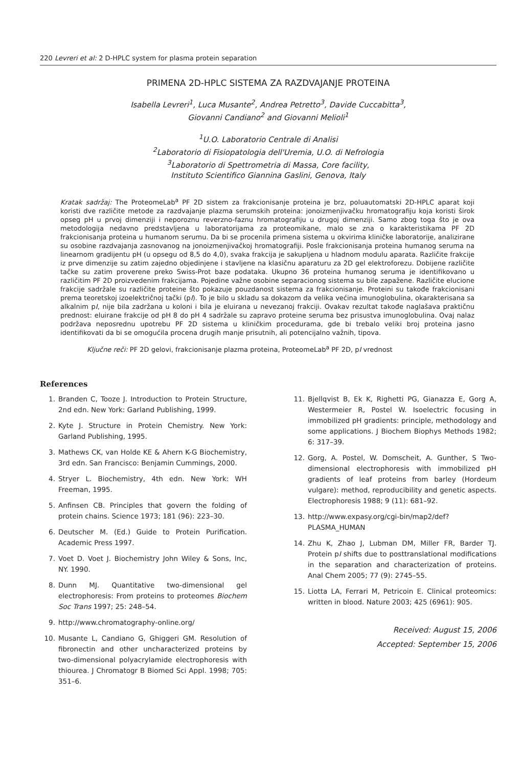220 Levreri et al: 2 D-HPLC system for plasma protein separation
PRIMENA 2D-HPLC SISTEMA ZA RAZDVAJANJE PROTEINA
Isabella Levreri<sup>1</sup>, Luca Musante<sup>2</sup>, Andrea Petretto<sup>3</sup>, Davide Cuccabitta<sup>3</sup>,
Giovanni Candiano<sup>2</sup> and Giovanni Melioli<sup>1</sup>
<sup>1</sup> U.O. Laboratorio Centrale di Analisi
<sup>2</sup> Laboratorio di Fisiopatologia dell'Uremia, U.O. di Nefrologia
<sup>3</sup> Laboratorio di Spettrometria di Massa, Core facility,
Instituto Scientifico Giannina Gaslini, Genova, Italy
Kratak sadržaj: The ProteomeLab<sup>a</sup> PF 2D sistem za frakcionisanje proteina je brz, poluautomatski 2D-HPLC aparat koji koristi dve različite metode za razdvajanje plazma serumskih proteina: jonoizmenjivačku hromatografiju koja koristi širok opseg pH u prvoj dimenziji i neporoznu reverzno-faznu hromatografiju u drugoj dimenziji. Samo zbog toga što je ova metodologija nedavno predstavljena u laboratorijama za proteomikane, malo se zna o karakteristikama PF 2D frakcionisanja proteina u humanom serumu. Da bi se procenila primena sistema u okvirima kliničke laboratorije, analizirane su osobine razdvajanja zasnovanog na jonoizmenjivačkoj hromatografiji. Posle frakcionisanja proteina humanog seruma na linearnom gradijentu pH (u opsegu od 8,5 do 4,0), svaka frakcija je sakupljena u hladnom modulu aparata. Različite frakcije iz prve dimenzije su zatim zajedno objedinjene i stavljene na klasičnu aparaturu za 2D gel elektroforezu. Dobijene različite tačke su zatim proverene preko Swiss-Prot baze podataka. Ukupno 36 proteina humanog seruma je identifikovano u različitim PF 2D proizvedenim frakcijama. Pojedine važne osobine separacionog sistema su bile zapažene. Različite elucione frakcije sadržale su različite proteine što pokazuje pouzdanost sistema za frakcionisanje. Proteini su takođe frakcionisani prema teoretskoj izoelektričnoj tački (pI). To je bilo u skladu sa dokazom da velika većina imunoglobulina, okarakterisana sa alkalnim pI, nije bila zadržana u koloni i bila je eluirana u nevezanoj frakciji. Ovakav rezultat takođe naglašava praktičnu prednost: eluirane frakcije od pH 8 do pH 4 sadržale su zapravo proteine seruma bez prisustva imunoglobulina. Ovaj nalaz podržava neposrednu upotrebu PF 2D sistema u kliničkim procedurama, gde bi trebalo veliki broj proteina jasno identifikovati da bi se omogućila procena drugih manje prisutnih, ali potencijalno važnih, tipova.
Ključne reči: PF 2D gelovi, frakcionisanje plazma proteina, ProteomeLab<sup>a</sup> PF 2D, pI vrednost
References
1. Branden C, Tooze J. Introduction to Protein Structure, 2nd edn. New York: Garland Publishing, 1999.
2. Kyte J. Structure in Protein Chemistry. New York: Garland Publishing, 1995.
3. Mathews CK, van Holde KE & Ahern K-G Biochemistry, 3rd edn. San Francisco: Benjamin Cummings, 2000.
4. Stryer L. Biochemistry, 4th edn. New York: WH Freeman, 1995.
5. Anfinsen CB. Principles that govern the folding of protein chains. Science 1973; 181 (96): 223–30.
6. Deutscher M. (Ed.) Guide to Protein Purification. Academic Press 1997.
7. Voet D. Voet J. Biochemistry John Wiley & Sons, Inc, NY. 1990.
8. Dunn MJ. Quantitative two-dimensional gel electrophoresis: From proteins to proteomes Biochem Soc Trans 1997; 25: 248–54.
9. http://www.chromatography-online.org/
10. Musante L, Candiano G, Ghiggeri GM. Resolution of fibronectin and other uncharacterized proteins by two-dimensional polyacrylamide electrophoresis with thiourea. J Chromatogr B Biomed Sci Appl. 1998; 705: 351–6.
11. Bjellqvist B, Ek K, Righetti PG, Gianazza E, Gorg A, Westermeier R, Postel W. Isoelectric focusing in immobilized pH gradients: principle, methodology and some applications. J Biochem Biophys Methods 1982; 6: 317–39.
12. Gorg, A. Postel, W. Domscheit, A. Gunther, S Two-dimensional electrophoresis with immobilized pH gradients of leaf proteins from barley (Hordeum vulgare): method, reproducibility and genetic aspects. Electrophoresis 1988; 9 (11): 681–92.
13. http://www.expasy.org/cgi-bin/map2/def?PLASMA_HUMAN
14. Zhu K, Zhao J, Lubman DM, Miller FR, Barder TJ. Protein pI shifts due to posttranslational modifications in the separation and characterization of proteins. Anal Chem 2005; 77 (9): 2745–55.
15. Liotta LA, Ferrari M, Petricoin E. Clinical proteomics: written in blood. Nature 2003; 425 (6961): 905.
Received: August 15, 2006
Accepted: September 15, 2006